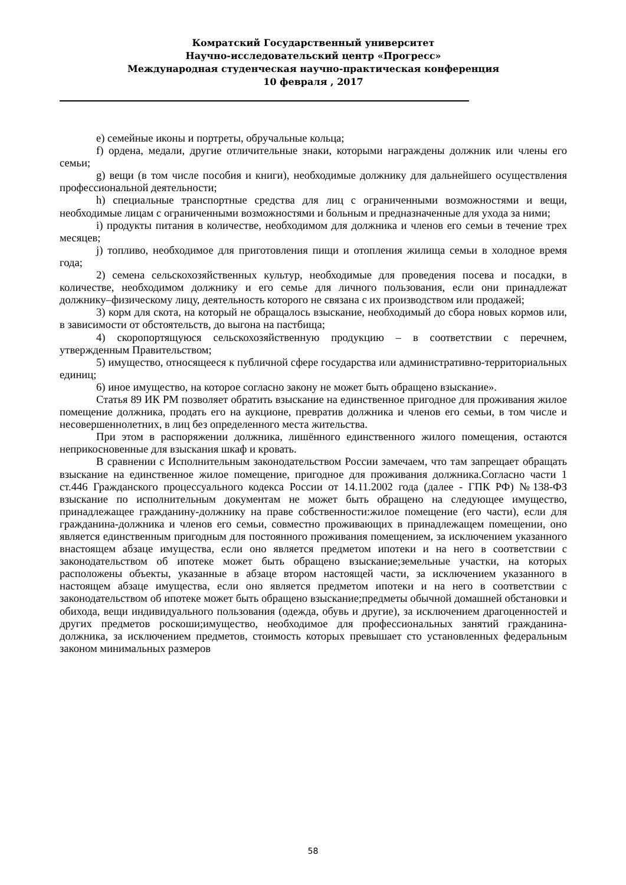Комратский Государственный университет
Научно-исследовательский центр «Прогресс»
Международная студенческая научно-практическая конференция
10 февраля , 2017
e) семейные иконы и портреты, обручальные кольца;
f) ордена, медали, другие отличительные знаки, которыми награждены должник или члены его семьи;
g) вещи (в том числе пособия и книги), необходимые должнику для дальнейшего осуществления профессиональной деятельности;
h) специальные транспортные средства для лиц с ограниченными возможностями и вещи, необходимые лицам с ограниченными возможностями и больным и предназначенные для ухода за ними;
i) продукты питания в количестве, необходимом для должника и членов его семьи в течение трех месяцев;
j) топливо, необходимое для приготовления пищи и отопления жилища семьи в холодное время года;
2) семена сельскохозяйственных культур, необходимые для проведения посева и посадки, в количестве, необходимом должнику и его семье для личного пользования, если они принадлежат должнику–физическому лицу, деятельность которого не связана с их производством или продажей;
3) корм для скота, на который не обращалось взыскание, необходимый до сбора новых кормов или, в зависимости от обстоятельств, до выгона на пастбища;
4) скоропортящуюся сельскохозяйственную продукцию – в соответствии с перечнем, утвержденным Правительством;
5) имущество, относящееся к публичной сфере государства или административно-территориальных единиц;
6) иное имущество, на которое согласно закону не может быть обращено взыскание».
Статья 89 ИК РМ позволяет обратить взыскание на единственное пригодное для проживания жилое помещение должника, продать его на аукционе, превратив должника и членов его семьи, в том числе и несовершеннолетних, в лиц без определенного места жительства.
При этом в распоряжении должника, лишённого единственного жилого помещения, остаются неприкосновенные для взыскания шкаф и кровать.
В сравнении с Исполнительным законодательством России замечаем, что там запрещает обращать взыскание на единственное жилое помещение, пригодное для проживания должника.Согласно части 1 ст.446 Гражданского процессуального кодекса России от 14.11.2002 года (далее - ГПК РФ) №138-ФЗ взыскание по исполнительным документам не может быть обращено на следующее имущество, принадлежащее гражданину-должнику на праве собственности:жилое помещение (его части), если для гражданина-должника и членов его семьи, совместно проживающих в принадлежащем помещении, оно является единственным пригодным для постоянного проживания помещением, за исключением указанного внастоящем абзаце имущества, если оно является предметом ипотеки и на него в соответствии с законодательством об ипотеке может быть обращено взыскание;земельные участки, на которых расположены объекты, указанные в абзаце втором настоящей части, за исключением указанного в настоящем абзаце имущества, если оно является предметом ипотеки и на него в соответствии с законодательством об ипотеке может быть обращено взыскание;предметы обычной домашней обстановки и обихода, вещи индивидуального пользования (одежда, обувь и другие), за исключением драгоценностей и других предметов роскоши;имущество, необходимое для профессиональных занятий гражданина-должника, за исключением предметов, стоимость которых превышает сто установленных федеральным законом минимальных размеров
58